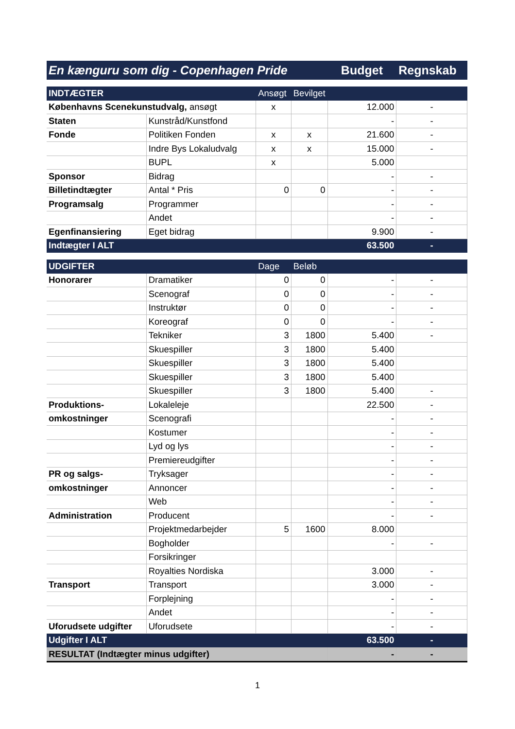| En kænguru som dig - Copenhagen Pride | | | | Budget | Regnskab |
| INDTÆGTER | | Ansøgt | Bevilget | | |
| Københavns Scenekunstudvalg, ansøgt | | x | | 12.000 | - |
| Staten | Kunstråd/Kunstfond | | | - | - |
| Fonde | Politiken Fonden | x | x | 21.600 | - |
| | Indre Bys Lokaludvalg | x | x | 15.000 | - |
| | BUPL | x | | 5.000 | |
| Sponsor | Bidrag | | | - | - |
| Billetindtægter | Antal * Pris | 0 | 0 | - | - |
| Programsalg | Programmer | | | - | - |
| | Andet | | | - | - |
| Egenfinansiering | Eget bidrag | | | 9.900 | - |
| Indtægter I ALT | | | | 63.500 | - |
| UDGIFTER | | Dage | Beløb | | |
| Honorarer | Dramatiker | 0 | 0 | - | - |
| | Scenograf | 0 | 0 | - | - |
| | Instruktør | 0 | 0 | - | - |
| | Koreograf | 0 | 0 | - | - |
| | Tekniker | 3 | 1800 | 5.400 | - |
| | Skuespiller | 3 | 1800 | 5.400 | |
| | Skuespiller | 3 | 1800 | 5.400 | |
| | Skuespiller | 3 | 1800 | 5.400 | |
| | Skuespiller | 3 | 1800 | 5.400 | - |
| Produktions- | Lokaleleje | | | 22.500 | - |
| omkostninger | Scenografi | | | - | - |
| | Kostumer | | | - | - |
| | Lyd og lys | | | - | - |
| | Premiereudgifter | | | - | - |
| PR og salgs- | Tryksager | | | - | - |
| omkostninger | Annoncer | | | - | - |
| | Web | | | - | - |
| Administration | Producent | | | - | - |
| | Projektmedarbejder | 5 | 1600 | 8.000 | |
| | Bogholder | | | - | - |
| | Forsikringer | | | | |
| | Royalties Nordiska | | | 3.000 | - |
| Transport | Transport | | | 3.000 | - |
| | Forplejning | | | - | - |
| | Andet | | | - | - |
| Uforudsete udgifter | Uforudsete | | | - | - |
| Udgifter I ALT | | | | 63.500 | - |
| RESULTAT (Indtægter minus udgifter) | | | | - | - |
1